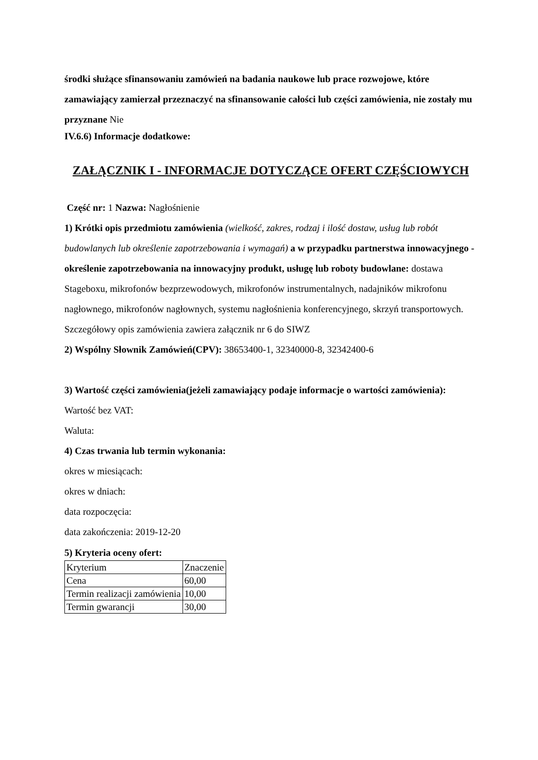środki służące sfinansowaniu zamówień na badania naukowe lub prace rozwojowe, które zamawiający zamierzał przeznaczyć na sfinansowanie całości lub części zamówienia, nie zostały mu przyznane Nie
IV.6.6) Informacje dodatkowe:
ZAŁĄCZNIK I - INFORMACJE DOTYCZĄCE OFERT CZĘŚCIOWYCH
Część nr: 1 Nazwa: Nagłośnienie
1) Krótki opis przedmiotu zamówienia (wielkość, zakres, rodzaj i ilość dostaw, usług lub robót budowlanych lub określenie zapotrzebowania i wymagań) a w przypadku partnerstwa innowacyjnego -określenie zapotrzebowania na innowacyjny produkt, usługę lub roboty budowlane: dostawa Stageboxu, mikrofonów bezprzewodowych, mikrofonów instrumentalnych, nadajników mikrofonu nagłownego, mikrofonów nagłownych, systemu nagłośnienia konferencyjnego, skrzyń transportowych. Szczegółowy opis zamówienia zawiera załącznik nr 6 do SIWZ
2) Wspólny Słownik Zamówień(CPV): 38653400-1, 32340000-8, 32342400-6
3) Wartość części zamówienia(jeżeli zamawiający podaje informacje o wartości zamówienia):
Wartość bez VAT:
Waluta:
4) Czas trwania lub termin wykonania:
okres w miesiącach:
okres w dniach:
data rozpoczęcia:
data zakończenia: 2019-12-20
5) Kryteria oceny ofert:
| Kryterium | Znaczenie |
| Cena | 60,00 |
| Termin realizacji zamówienia | 10,00 |
| Termin gwarancji | 30,00 |